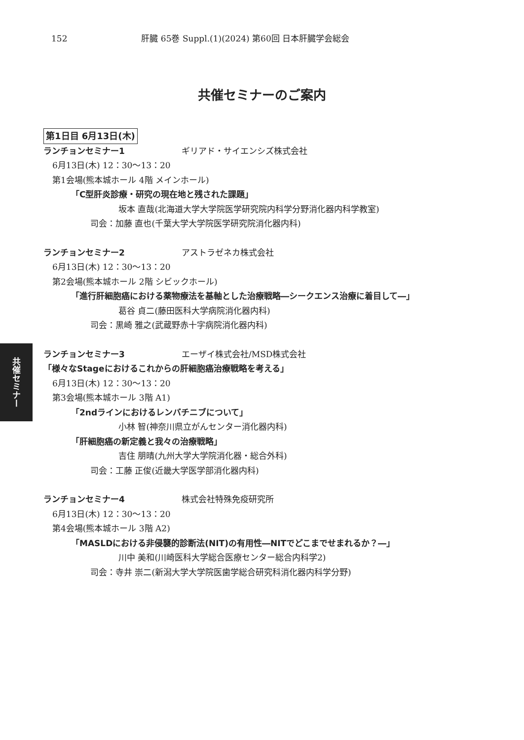152 肝臓 65巻 Suppl.(1)(2024) 第60回 日本肝臓学会総会
共催セミナーのご案内
第1日目 6月13日(木)
ランチョンセミナー1 ギリアド・サイエンシズ株式会社
6月13日(木) 12：30〜13：20
第1会場(熊本城ホール 4階 メインホール)
「C型肝炎診療・研究の現在地と残された課題」
坂本 直哉(北海道大学大学院医学研究院内科学分野消化器内科学教室)
司会：加藤 直也(千葉大学大学院医学研究院消化器内科)
ランチョンセミナー2 アストラゼネカ株式会社
6月13日(木) 12：30〜13：20
第2会場(熊本城ホール 2階 シビックホール)
「進行肝細胞癌における薬物療法を基軸とした治療戦略―シークエンス治療に着目して―」
葛谷 貞二(藤田医科大学病院消化器内科)
司会：黒崎 雅之(武蔵野赤十字病院消化器内科)
ランチョンセミナー3 エーザイ株式会社/MSD株式会社
「様々なStageにおけるこれからの肝細胞癌治療戦略を考える」
6月13日(木) 12：30〜13：20
第3会場(熊本城ホール 3階 A1)
「2ndラインにおけるレンバチニブについて」
小林 智(神奈川県立がんセンター消化器内科)
「肝細胞癌の新定義と我々の治療戦略」
吉住 朋晴(九州大学大学院消化器・総合外科)
司会：工藤 正俊(近畿大学医学部消化器内科)
ランチョンセミナー4 株式会社特殊免疫研究所
6月13日(木) 12：30〜13：20
第4会場(熊本城ホール 3階 A2)
「MASLDにおける非侵襲的診断法(NIT)の有用性―NITでどこまでせまれるか？―」
川中 美和(川崎医科大学総合医療センター総合内科学2)
司会：寺井 崇二(新潟大学大学院医歯学総合研究科消化器内科学分野)
共催セミナー